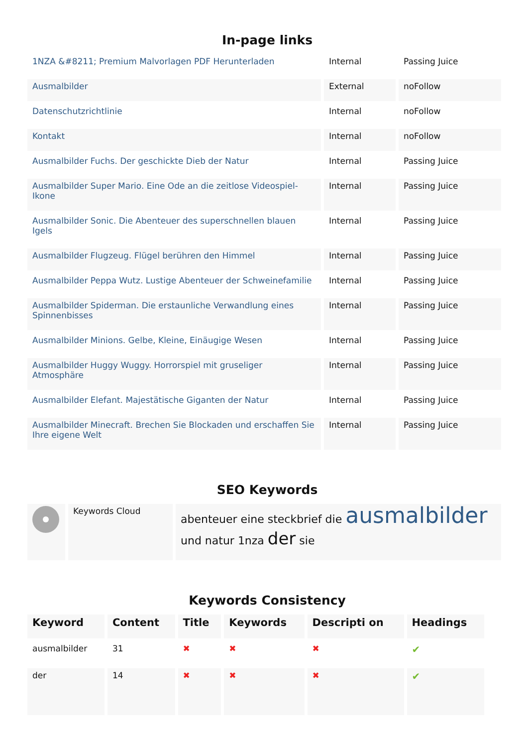In-page links
| 1NZA &#8211; Premium Malvorlagen PDF Herunterladen | Internal | Passing Juice |
| Ausmalbilder | External | noFollow |
| Datenschutzrichtlinie | Internal | noFollow |
| Kontakt | Internal | noFollow |
| Ausmalbilder Fuchs. Der geschickte Dieb der Natur | Internal | Passing Juice |
| Ausmalbilder Super Mario. Eine Ode an die zeitlose Videospiel-Ikone | Internal | Passing Juice |
| Ausmalbilder Sonic. Die Abenteuer des superschnellen blauen Igels | Internal | Passing Juice |
| Ausmalbilder Flugzeug. Flügel berühren den Himmel | Internal | Passing Juice |
| Ausmalbilder Peppa Wutz. Lustige Abenteuer der Schweinefamilie | Internal | Passing Juice |
| Ausmalbilder Spiderman. Die erstaunliche Verwandlung eines Spinnenbisses | Internal | Passing Juice |
| Ausmalbilder Minions. Gelbe, Kleine, Einäugige Wesen | Internal | Passing Juice |
| Ausmalbilder Huggy Wuggy. Horrorspiel mit gruseliger Atmosphäre | Internal | Passing Juice |
| Ausmalbilder Elefant. Majestätische Giganten der Natur | Internal | Passing Juice |
| Ausmalbilder Minecraft. Brechen Sie Blockaden und erschaffen Sie Ihre eigene Welt | Internal | Passing Juice |
SEO Keywords
| | Keywords Cloud | abenteuer eine steckbrief die ausmalbilder und natur 1nza der sie |
Keywords Consistency
| Keyword | Content | Title | Keywords | Descripti on | Headings |
| --- | --- | --- | --- | --- | --- |
| ausmalbilder | 31 | ✖ | ✖ | ✖ | ✔ |
| der | 14 | ✖ | ✖ | ✖ | ✔ |